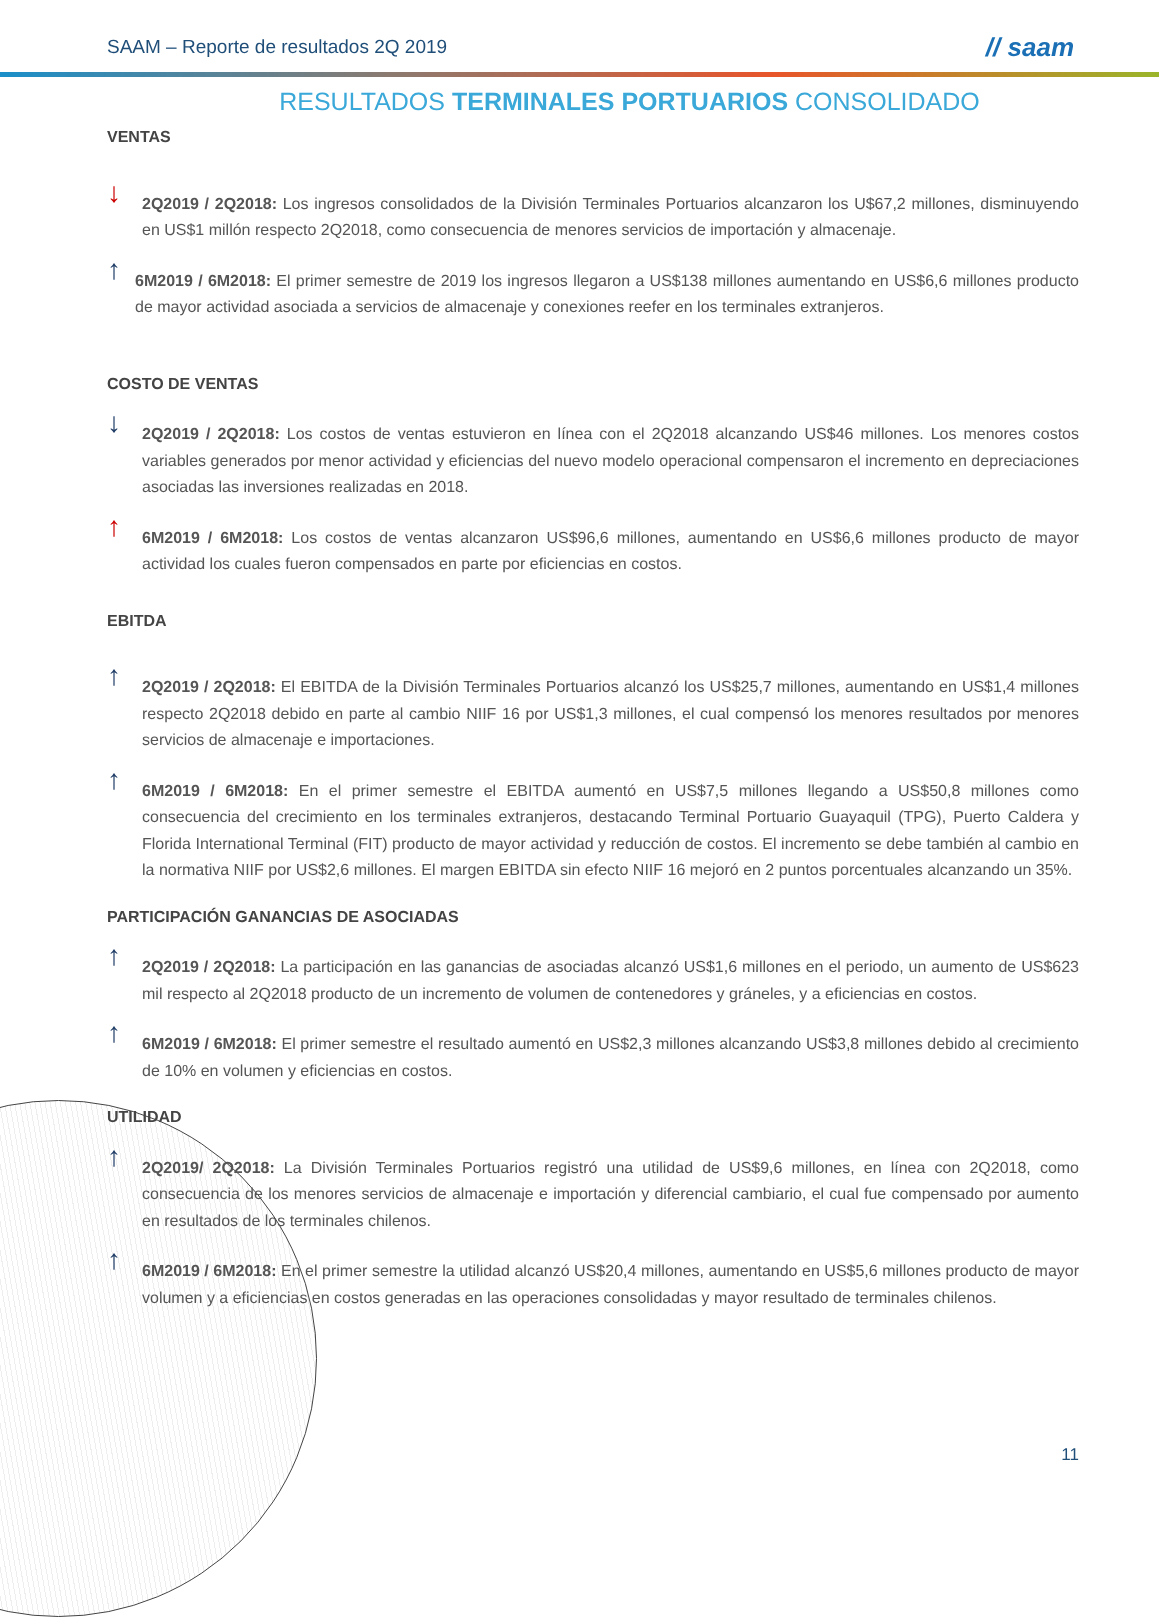SAAM – Reporte de resultados 2Q 2019 // saam
RESULTADOS TERMINALES PORTUARIOS CONSOLIDADO
VENTAS
↓
2Q2019 / 2Q2018: Los ingresos consolidados de la División Terminales Portuarios alcanzaron los U$67,2 millones, disminuyendo en US$1 millón respecto 2Q2018, como consecuencia de menores servicios de importación y almacenaje.
↑
6M2019 / 6M2018: El primer semestre de 2019 los ingresos llegaron a US$138 millones aumentando en US$6,6 millones producto de mayor actividad asociada a servicios de almacenaje y conexiones reefer en los terminales extranjeros.
COSTO DE VENTAS
↓
2Q2019 / 2Q2018: Los costos de ventas estuvieron en línea con el 2Q2018 alcanzando US$46 millones. Los menores costos variables generados por menor actividad y eficiencias del nuevo modelo operacional compensaron el incremento en depreciaciones asociadas las inversiones realizadas en 2018.
↑
6M2019 / 6M2018: Los costos de ventas alcanzaron US$96,6 millones, aumentando en US$6,6 millones producto de mayor actividad los cuales fueron compensados en parte por eficiencias en costos.
EBITDA
↑
2Q2019 / 2Q2018: El EBITDA de la División Terminales Portuarios alcanzó los US$25,7 millones, aumentando en US$1,4 millones respecto 2Q2018 debido en parte al cambio NIIF 16 por US$1,3 millones, el cual compensó los menores resultados por menores servicios de almacenaje e importaciones.
↑
6M2019 / 6M2018: En el primer semestre el EBITDA aumentó en US$7,5 millones llegando a US$50,8 millones como consecuencia del crecimiento en los terminales extranjeros, destacando Terminal Portuario Guayaquil (TPG), Puerto Caldera y Florida International Terminal (FIT) producto de mayor actividad y reducción de costos. El incremento se debe también al cambio en la normativa NIIF por US$2,6 millones. El margen EBITDA sin efecto NIIF 16 mejoró en 2 puntos porcentuales alcanzando un 35%.
PARTICIPACIÓN GANANCIAS DE ASOCIADAS
↑
2Q2019 / 2Q2018: La participación en las ganancias de asociadas alcanzó US$1,6 millones en el periodo, un aumento de US$623 mil respecto al 2Q2018 producto de un incremento de volumen de contenedores y gráneles, y a eficiencias en costos.
↑
6M2019 / 6M2018: El primer semestre el resultado aumentó en US$2,3 millones alcanzando US$3,8 millones debido al crecimiento de 10% en volumen y eficiencias en costos.
UTILIDAD
↑
2Q2019/ 2Q2018: La División Terminales Portuarios registró una utilidad de US$9,6 millones, en línea con 2Q2018, como consecuencia de los menores servicios de almacenaje e importación y diferencial cambiario, el cual fue compensado por aumento en resultados de los terminales chilenos.
↑
6M2019 / 6M2018: En el primer semestre la utilidad alcanzó US$20,4 millones, aumentando en US$5,6 millones producto de mayor volumen y a eficiencias en costos generadas en las operaciones consolidadas y mayor resultado de terminales chilenos.
11